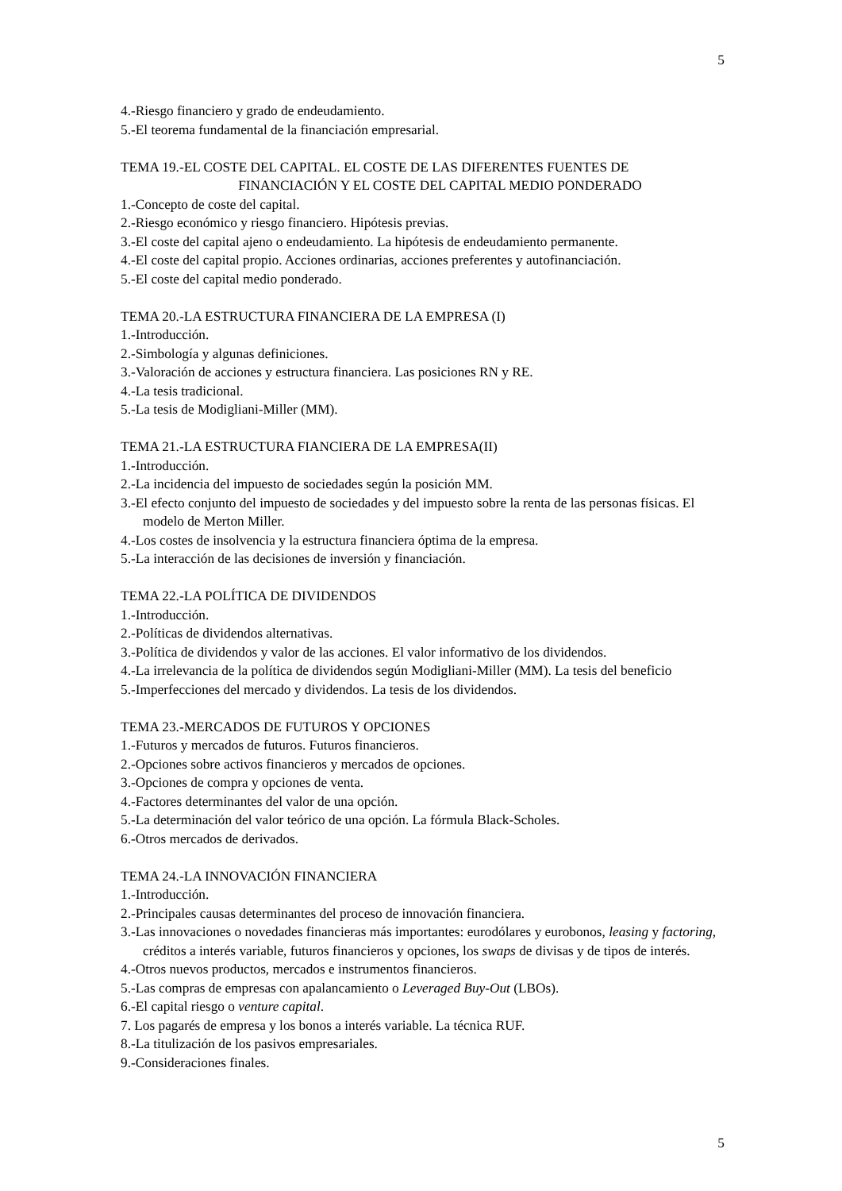5
4.-Riesgo financiero y grado de endeudamiento.
5.-El teorema fundamental de la financiación empresarial.
TEMA 19.-EL COSTE DEL CAPITAL. EL COSTE DE LAS DIFERENTES FUENTES DE
FINANCIACIÓN Y EL COSTE DEL CAPITAL MEDIO PONDERADO
1.-Concepto de coste del capital.
2.-Riesgo económico y riesgo financiero. Hipótesis previas.
3.-El coste del capital ajeno o endeudamiento. La hipótesis de endeudamiento permanente.
4.-El coste del capital propio. Acciones ordinarias, acciones preferentes y autofinanciación.
5.-El coste del capital medio ponderado.
TEMA 20.-LA ESTRUCTURA FINANCIERA DE LA EMPRESA (I)
1.-Introducción.
2.-Simbología y algunas definiciones.
3.-Valoración de acciones y estructura financiera. Las posiciones RN y RE.
4.-La tesis tradicional.
5.-La tesis de Modigliani-Miller (MM).
TEMA 21.-LA ESTRUCTURA FIANCIERA DE LA EMPRESA(II)
1.-Introducción.
2.-La incidencia del impuesto de sociedades según la posición MM.
3.-El efecto conjunto del impuesto de sociedades y del impuesto sobre la renta de las personas físicas. El modelo de Merton Miller.
4.-Los costes de insolvencia y la estructura financiera óptima de la empresa.
5.-La interacción de las decisiones de inversión y financiación.
TEMA 22.-LA POLÍTICA DE DIVIDENDOS
1.-Introducción.
2.-Políticas de dividendos alternativas.
3.-Política de dividendos y valor de las acciones. El valor informativo de los dividendos.
4.-La irrelevancia de la política de dividendos según Modigliani-Miller (MM). La tesis del beneficio
5.-Imperfecciones del mercado y dividendos. La tesis de los dividendos.
TEMA 23.-MERCADOS DE FUTUROS Y OPCIONES
1.-Futuros y mercados de futuros. Futuros financieros.
2.-Opciones sobre activos financieros y mercados de opciones.
3.-Opciones de compra y opciones de venta.
4.-Factores determinantes del valor de una opción.
5.-La determinación del valor teórico de una opción. La fórmula Black-Scholes.
6.-Otros mercados de derivados.
TEMA 24.-LA INNOVACIÓN FINANCIERA
1.-Introducción.
2.-Principales causas determinantes del proceso de innovación financiera.
3.-Las innovaciones o novedades financieras más importantes: eurodólares y eurobonos, leasing y factoring, créditos a interés variable, futuros financieros y opciones, los swaps de divisas y de tipos de interés.
4.-Otros nuevos productos, mercados e instrumentos financieros.
5.-Las compras de empresas con apalancamiento o Leveraged Buy-Out (LBOs).
6.-El capital riesgo o venture capital.
7. Los pagarés de empresa y los bonos a interés variable. La técnica RUF.
8.-La titulización de los pasivos empresariales.
9.-Consideraciones finales.
5